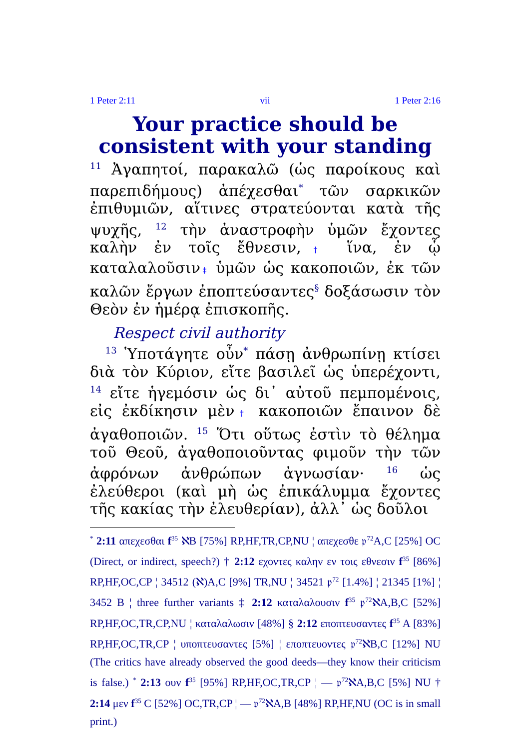1 Peter 2:11 vii 1 Peter 2:16
Your practice should be consistent with your standing
<sup>11</sup> Ἀγαπητοί, παρακαλῶ (ὡς παροίκους καὶ παρεπιδήμους) ἀπέχεσθαι<sup>*</sup> τῶν σαρκικῶν ἐπιθυμιῶν, αἵτινες στρατεύονται κατὰ τῆς ψυχῆς, <sup>12</sup> τὴν ἀναστροφὴν ὑμῶν ἔχοντες καλὴν ἐν τοῖς ἔθνεσιν,† ἵνα, ἐν ᾧ καταλαλοῦσιν‡ ὑμῶν ὡς κακοποιῶν, ἐκ τῶν καλῶν ἔργων ἐποπτεύσαντες<sup>§</sup> δοξάσωσιν τὸν Θεὸν ἐν ἡμέρᾳ ἐπισκοπῆς.
Respect civil authority
<sup>13</sup> Ὑποτάγητε οὖν<sup>*</sup> πάσῃ ἀνθρωπίνῃ κτίσει διὰ τὸν Κύριον, εἴτε βασιλεῖ ὡς ὑπερέχοντι, <sup>14</sup> εἴτε ἡγεμόσιν ὡς δι᾽ αὐτοῦ πεμπομένοις, εἰς ἐκδίκησιν μὲν† κακοποιῶν ἔπαινον δὲ ἀγαθοποιῶν. <sup>15</sup> Ὅτι οὕτως ἐστὶν τὸ θέλημα τοῦ Θεοῦ, ἀγαθοποιοῦντας φιμοῦν τὴν τῶν ἀφρόνων ἀνθρώπων ἀγνωσίαν· <sup>16</sup> ὡς ἐλεύθεροι (καὶ μὴ ὡς ἐπικάλυμμα ἔχοντες τῆς κακίας τὴν ἐλευθερίαν), ἀλλ᾽ ὡς δοῦλοι
<sup>*</sup> 2:11 απεχεσθαι f<sup>35</sup> ℵB [75%] RP,HF,TR,CP,NU ¦ απεχεσθε 𝔭<sup>72</sup>A,C [25%] OC (Direct, or indirect, speech?) † 2:12 εχοντες καλην εν τοις εθνεσιν f<sup>35</sup> [86%] RP,HF,OC,CP ¦ 34512 (ℵ)A,C [9%] TR,NU ¦ 34521 𝔭<sup>72</sup> [1.4%] ¦ 21345 [1%] ¦ 3452 B ¦ three further variants ‡ 2:12 καταλαλουσιν f<sup>35</sup> 𝔭<sup>72</sup>ℵA,B,C [52%] RP,HF,OC,TR,CP,NU ¦ καταλαλωσιν [48%] § 2:12 εποπτευσαντες f<sup>35</sup> A [83%] RP,HF,OC,TR,CP ¦ υποπτευσαντες [5%] ¦ εποπτευοντες 𝔭<sup>72</sup>ℵB,C [12%] NU (The critics have already observed the good deeds—they know their criticism is false.) <sup>*</sup> 2:13 ουν f<sup>35</sup> [95%] RP,HF,OC,TR,CP ¦ — 𝔭<sup>72</sup>ℵA,B,C [5%] NU † 2:14 μεν f<sup>35</sup> C [52%] OC,TR,CP ¦ — 𝔭<sup>72</sup>ℵA,B [48%] RP,HF,NU (OC is in small print.)